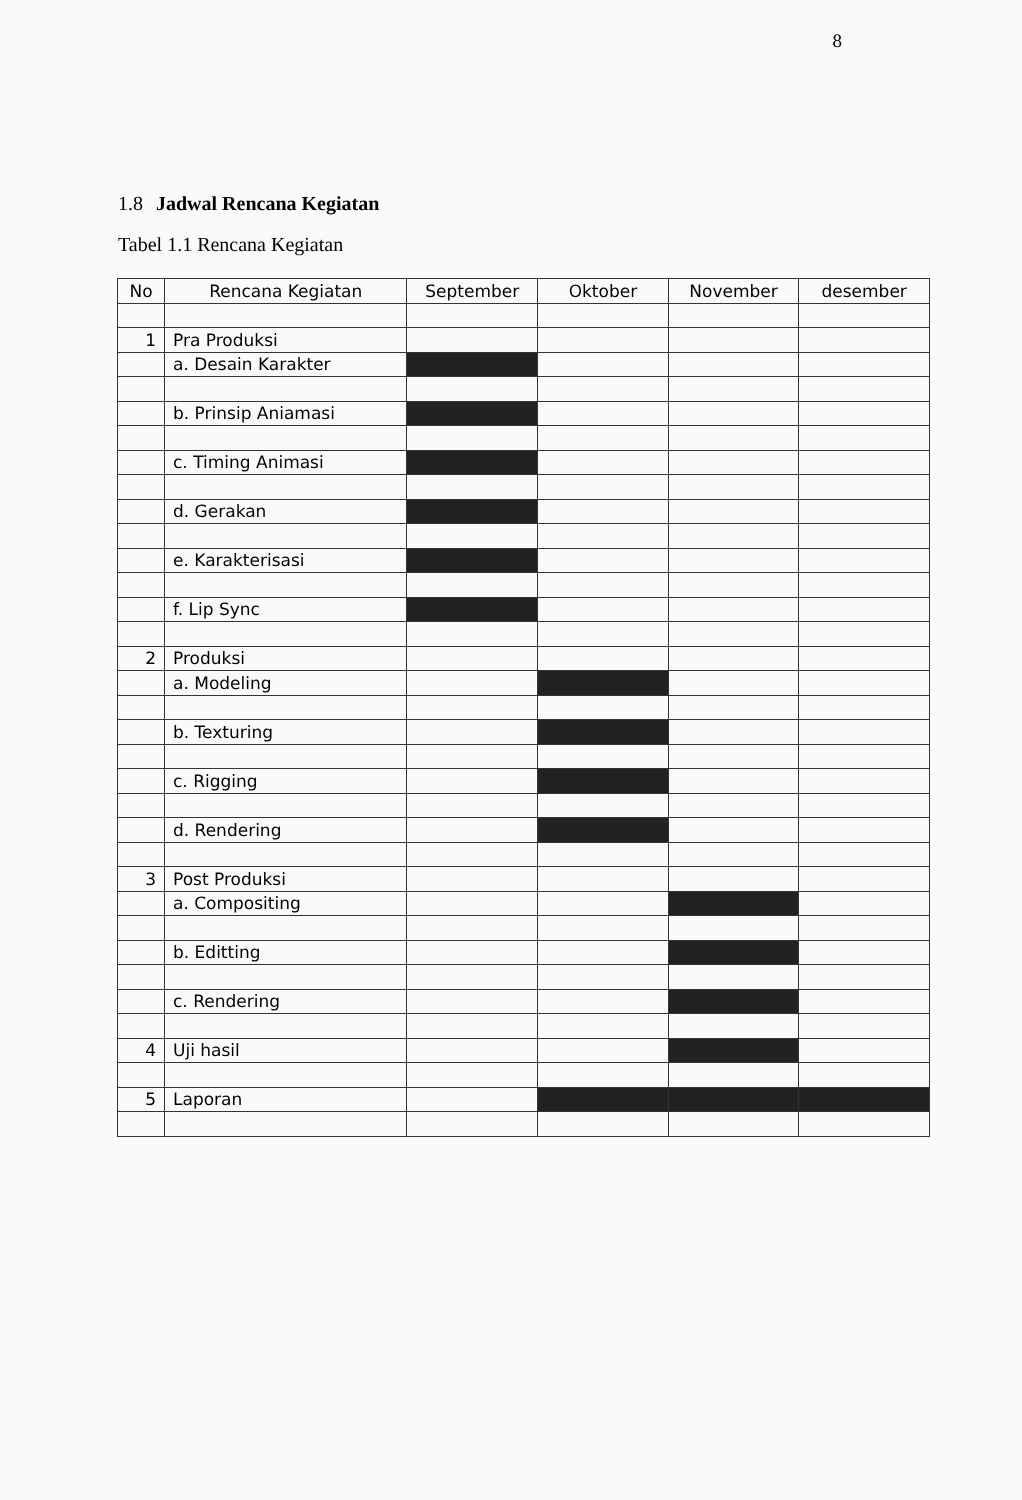8
1.8 Jadwal Rencana Kegiatan
Tabel 1.1 Rencana Kegiatan
| No | Rencana Kegiatan | September | Oktober | November | desember |
| --- | --- | --- | --- | --- | --- |
| 1 | Pra Produksi | | | | |
| | a. Desain Karakter | | | | |
| | b. Prinsip Aniamasi | | | | |
| | c. Timing Animasi | | | | |
| | d. Gerakan | | | | |
| | e. Karakterisasi | | | | |
| | f. Lip Sync | | | | |
| 2 | Produksi | | | | |
| | a. Modeling | | | | |
| | b. Texturing | | | | |
| | c. Rigging | | | | |
| | d. Rendering | | | | |
| 3 | Post Produksi | | | | |
| | a. Compositing | | | | |
| | b. Editting | | | | |
| | c. Rendering | | | | |
| 4 | Uji hasil | | | | |
| 5 | Laporan | | | | |